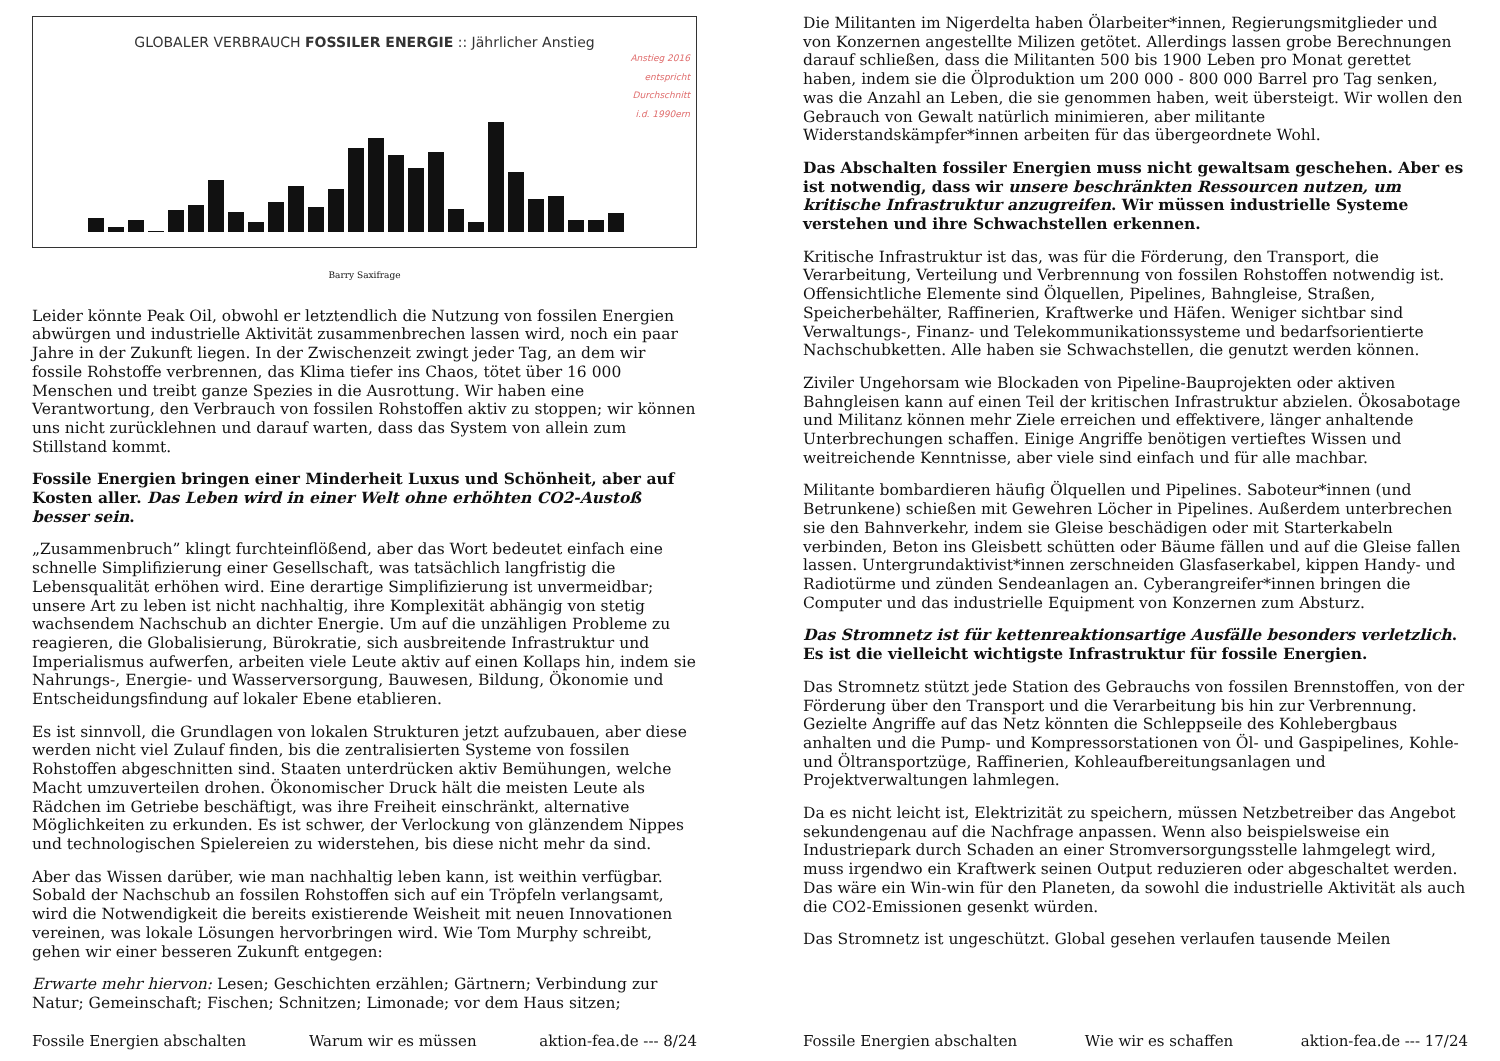GLOBALER VERBRAUCH FOSSILER ENERGIE :: Jährlicher Anstieg
Anstieg 2016
entspricht
Durchschnitt
i.d. 1990ern
Barry Saxifrage
Leider könnte Peak Oil, obwohl er letztendlich die Nutzung von fossilen Energien abwürgen und industrielle Aktivität zusammenbrechen lassen wird, noch ein paar Jahre in der Zukunft liegen. In der Zwischenzeit zwingt jeder Tag, an dem wir fossile Rohstoffe verbrennen, das Klima tiefer ins Chaos, tötet über 16 000 Menschen und treibt ganze Spezies in die Ausrottung. Wir haben eine Verantwortung, den Verbrauch von fossilen Rohstoffen aktiv zu stoppen; wir können uns nicht zurücklehnen und darauf warten, dass das System von allein zum Stillstand kommt.
Fossile Energien bringen einer Minderheit Luxus und Schönheit, aber auf Kosten aller. Das Leben wird in einer Welt ohne erhöhten CO2-Austoß besser sein.
„Zusammenbruch” klingt furchteinflößend, aber das Wort bedeutet einfach eine schnelle Simplifizierung einer Gesellschaft, was tatsächlich langfristig die Lebensqualität erhöhen wird. Eine derartige Simplifizierung ist unvermeidbar; unsere Art zu leben ist nicht nachhaltig, ihre Komplexität abhängig von stetig wachsendem Nachschub an dichter Energie. Um auf die unzähligen Probleme zu reagieren, die Globalisierung, Bürokratie, sich ausbreitende Infrastruktur und Imperialismus aufwerfen, arbeiten viele Leute aktiv auf einen Kollaps hin, indem sie Nahrungs-, Energie- und Wasserversorgung, Bauwesen, Bildung, Ökonomie und Entscheidungsfindung auf lokaler Ebene etablieren.
Es ist sinnvoll, die Grundlagen von lokalen Strukturen jetzt aufzubauen, aber diese werden nicht viel Zulauf finden, bis die zentralisierten Systeme von fossilen Rohstoffen abgeschnitten sind. Staaten unterdrücken aktiv Bemühungen, welche Macht umzuverteilen drohen. Ökonomischer Druck hält die meisten Leute als Rädchen im Getriebe beschäftigt, was ihre Freiheit einschränkt, alternative Möglichkeiten zu erkunden. Es ist schwer, der Verlockung von glänzendem Nippes und technologischen Spielereien zu widerstehen, bis diese nicht mehr da sind.
Aber das Wissen darüber, wie man nachhaltig leben kann, ist weithin verfügbar. Sobald der Nachschub an fossilen Rohstoffen sich auf ein Tröpfeln verlangsamt, wird die Notwendigkeit die bereits existierende Weisheit mit neuen Innovationen vereinen, was lokale Lösungen hervorbringen wird. Wie Tom Murphy schreibt, gehen wir einer besseren Zukunft entgegen:
Erwarte mehr hiervon: Lesen; Geschichten erzählen; Gärtnern; Verbindung zur Natur; Gemeinschaft; Fischen; Schnitzen; Limonade; vor dem Haus sitzen;
Fossile Energien abschalten Warum wir es müssen aktion-fea.de --- 8/24
Die Militanten im Nigerdelta haben Ölarbeiter*innen, Regierungsmitglieder und von Konzernen angestellte Milizen getötet. Allerdings lassen grobe Berechnungen darauf schließen, dass die Militanten 500 bis 1900 Leben pro Monat gerettet haben, indem sie die Ölproduktion um 200 000 - 800 000 Barrel pro Tag senken, was die Anzahl an Leben, die sie genommen haben, weit übersteigt. Wir wollen den Gebrauch von Gewalt natürlich minimieren, aber militante Widerstandskämpfer*innen arbeiten für das übergeordnete Wohl.
Das Abschalten fossiler Energien muss nicht gewaltsam geschehen. Aber es ist notwendig, dass wir unsere beschränkten Ressourcen nutzen, um kritische Infrastruktur anzugreifen. Wir müssen industrielle Systeme verstehen und ihre Schwachstellen erkennen.
Kritische Infrastruktur ist das, was für die Förderung, den Transport, die Verarbeitung, Verteilung und Verbrennung von fossilen Rohstoffen notwendig ist. Offensichtliche Elemente sind Ölquellen, Pipelines, Bahngleise, Straßen, Speicherbehälter, Raffinerien, Kraftwerke und Häfen. Weniger sichtbar sind Verwaltungs-, Finanz- und Telekommunikationssysteme und bedarfsorientierte Nachschubketten. Alle haben sie Schwachstellen, die genutzt werden können.
Ziviler Ungehorsam wie Blockaden von Pipeline-Bauprojekten oder aktiven Bahngleisen kann auf einen Teil der kritischen Infrastruktur abzielen. Ökosabotage und Militanz können mehr Ziele erreichen und effektivere, länger anhaltende Unterbrechungen schaffen. Einige Angriffe benötigen vertieftes Wissen und weitreichende Kenntnisse, aber viele sind einfach und für alle machbar.
Militante bombardieren häufig Ölquellen und Pipelines. Saboteur*innen (und Betrunkene) schießen mit Gewehren Löcher in Pipelines. Außerdem unterbrechen sie den Bahnverkehr, indem sie Gleise beschädigen oder mit Starterkabeln verbinden, Beton ins Gleisbett schütten oder Bäume fällen und auf die Gleise fallen lassen. Untergrundaktivist*innen zerschneiden Glasfaserkabel, kippen Handy- und Radiotürme und zünden Sendeanlagen an. Cyberangreifer*innen bringen die Computer und das industrielle Equipment von Konzernen zum Absturz.
Das Stromnetz ist für kettenreaktionsartige Ausfälle besonders verletzlich. Es ist die vielleicht wichtigste Infrastruktur für fossile Energien.
Das Stromnetz stützt jede Station des Gebrauchs von fossilen Brennstoffen, von der Förderung über den Transport und die Verarbeitung bis hin zur Verbrennung. Gezielte Angriffe auf das Netz könnten die Schleppseile des Kohlebergbaus anhalten und die Pump- und Kompressorstationen von Öl- und Gaspipelines, Kohle- und Öltransportzüge, Raffinerien, Kohleaufbereitungsanlagen und Projektverwaltungen lahmlegen.
Da es nicht leicht ist, Elektrizität zu speichern, müssen Netzbetreiber das Angebot sekundengenau auf die Nachfrage anpassen. Wenn also beispielsweise ein Industriepark durch Schaden an einer Stromversorgungsstelle lahmgelegt wird, muss irgendwo ein Kraftwerk seinen Output reduzieren oder abgeschaltet werden. Das wäre ein Win-win für den Planeten, da sowohl die industrielle Aktivität als auch die CO2-Emissionen gesenkt würden.
Das Stromnetz ist ungeschützt. Global gesehen verlaufen tausende Meilen
Fossile Energien abschalten Wie wir es schaffen aktion-fea.de --- 17/24